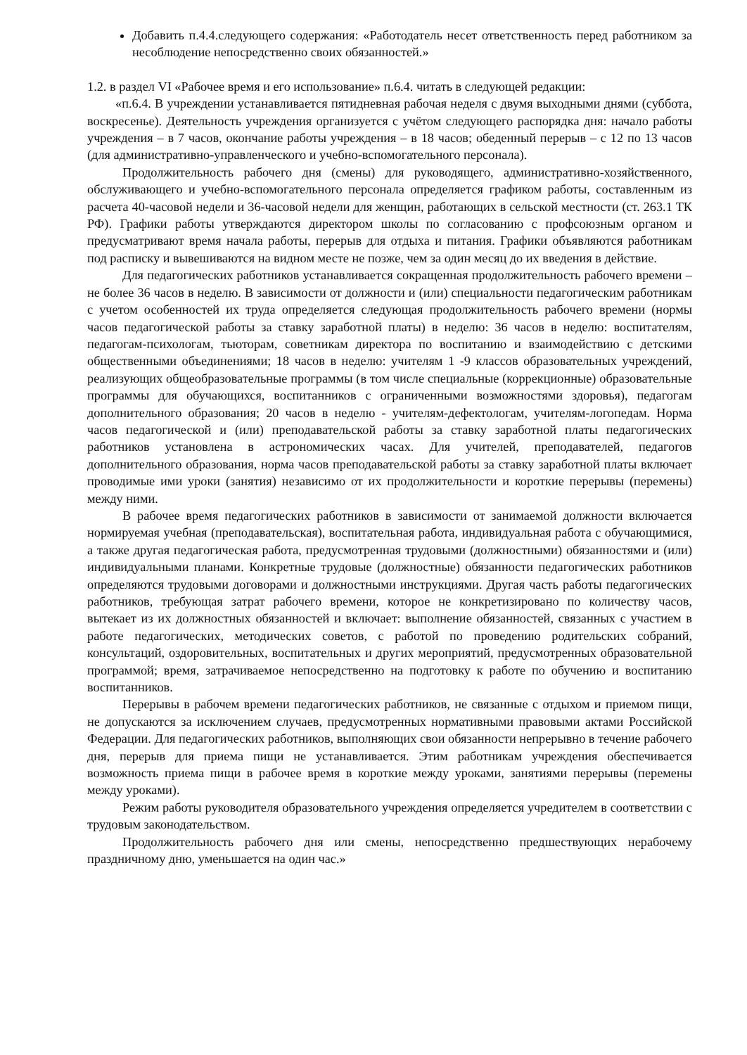Добавить п.4.4.следующего содержания: «Работодатель несет ответственность перед работником за несоблюдение непосредственно своих обязанностей.»
1.2. в раздел VI «Рабочее время и его использование» п.6.4. читать в следующей редакции:
«п.6.4. В учреждении устанавливается пятидневная рабочая неделя с двумя выходными днями (суббота, воскресенье). Деятельность учреждения организуется с учётом следующего распорядка дня: начало работы учреждения – в 7 часов, окончание работы учреждения – в 18 часов; обеденный перерыв – с 12 по 13 часов (для административно-управленческого и учебно-вспомогательного персонала).
Продолжительность рабочего дня (смены) для руководящего, административно-хозяйственного, обслуживающего и учебно-вспомогательного персонала определяется графиком работы, составленным из расчета 40-часовой недели и 36-часовой недели для женщин, работающих в сельской местности (ст. 263.1 ТК РФ). Графики работы утверждаются директором школы по согласованию с профсоюзным органом и предусматривают время начала работы, перерыв для отдыха и питания. Графики объявляются работникам под расписку и вывешиваются на видном месте не позже, чем за один месяц до их введения в действие.
Для педагогических работников устанавливается сокращенная продолжительность рабочего времени – не более 36 часов в неделю. В зависимости от должности и (или) специальности педагогическим работникам с учетом особенностей их труда определяется следующая продолжительность рабочего времени (нормы часов педагогической работы за ставку заработной платы) в неделю: 36 часов в неделю: воспитателям, педагогам-психологам, тьюторам, советникам директора по воспитанию и взаимодействию с детскими общественными объединениями; 18 часов в неделю: учителям 1 -9 классов образовательных учреждений, реализующих общеобразовательные программы (в том числе специальные (коррекционные) образовательные программы для обучающихся, воспитанников с ограниченными возможностями здоровья), педагогам дополнительного образования; 20 часов в неделю - учителям-дефектологам, учителям-логопедам. Норма часов педагогической и (или) преподавательской работы за ставку заработной платы педагогических работников установлена в астрономических часах. Для учителей, преподавателей, педагогов дополнительного образования, норма часов преподавательской работы за ставку заработной платы включает проводимые ими уроки (занятия) независимо от их продолжительности и короткие перерывы (перемены) между ними.
В рабочее время педагогических работников в зависимости от занимаемой должности включается нормируемая учебная (преподавательская), воспитательная работа, индивидуальная работа с обучающимися, а также другая педагогическая работа, предусмотренная трудовыми (должностными) обязанностями и (или) индивидуальными планами. Конкретные трудовые (должностные) обязанности педагогических работников определяются трудовыми договорами и должностными инструкциями. Другая часть работы педагогических работников, требующая затрат рабочего времени, которое не конкретизировано по количеству часов, вытекает из их должностных обязанностей и включает: выполнение обязанностей, связанных с участием в работе педагогических, методических советов, с работой по проведению родительских собраний, консультаций, оздоровительных, воспитательных и других мероприятий, предусмотренных образовательной программой; время, затрачиваемое непосредственно на подготовку к работе по обучению и воспитанию воспитанников.
Перерывы в рабочем времени педагогических работников, не связанные с отдыхом и приемом пищи, не допускаются за исключением случаев, предусмотренных нормативными правовыми актами Российской Федерации. Для педагогических работников, выполняющих свои обязанности непрерывно в течение рабочего дня, перерыв для приема пищи не устанавливается. Этим работникам учреждения обеспечивается возможность приема пищи в рабочее время в короткие между уроками, занятиями перерывы (перемены между уроками).
Режим работы руководителя образовательного учреждения определяется учредителем в соответствии с трудовым законодательством.
Продолжительность рабочего дня или смены, непосредственно предшествующих нерабочему праздничному дню, уменьшается на один час.»